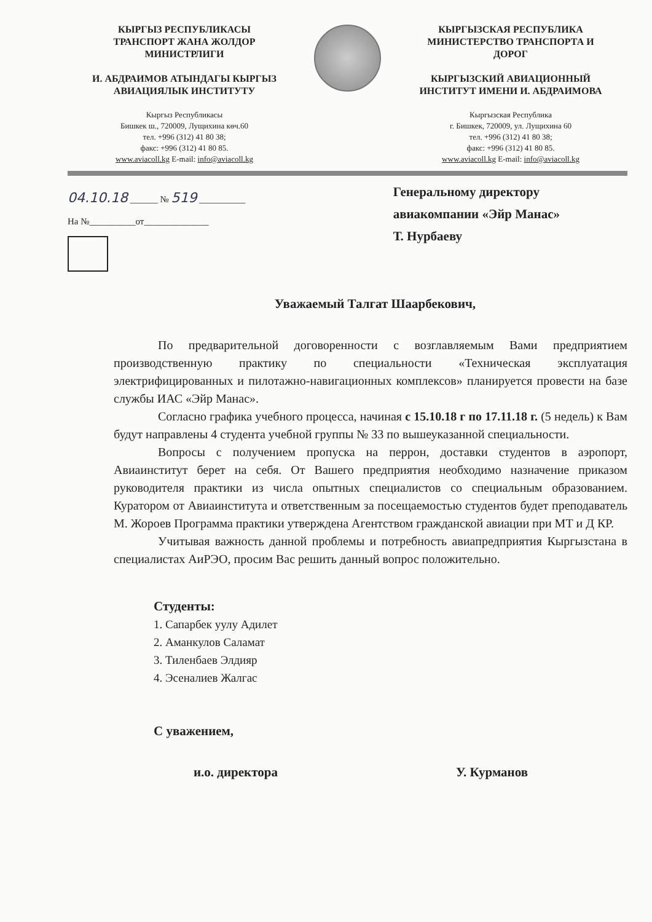КЫРГЫЗ РЕСПУБЛИКАСЫ
ТРАНСПОРТ ЖАНА ЖОЛДОР
МИНИСТРЛИГИ
И. АБДРАИМОВ АТЫНДАГЫ КЫРГЫЗ
АВИАЦИЯЛЫК ИНСТИТУТУ
Кыргыз Республикасы
Бишкек ш., 720009, Лущихина көч.60
тел. +996 (312) 41 80 38;
факс: +996 (312) 41 80 85.
www.aviacoll.kg E-mail: info@aviacoll.kg
КЫРГЫЗСКАЯ РЕСПУБЛИКА
МИНИСТЕРСТВО ТРАНСПОРТА И
ДОРОГ
КЫРГЫЗСКИЙ АВИАЦИОННЫЙ
ИНСТИТУТ ИМЕНИ И. АБДРАИМОВА
Кыргызская Республика
г. Бишкек, 720009, ул. Лущихина 60
тел. +996 (312) 41 80 38;
факс: +996 (312) 41 80 85.
www.aviacoll.kg E-mail: info@aviacoll.kg
04.10.18 ______ № 519 __________
На №__________от______________
Генеральному директору
авиакомпании «Эйр Манас»
Т. Нурбаеву
Уважаемый Талгат Шаарбекович,
По предварительной договоренности с возглавляемым Вами предприятием производственную практику по специальности «Техническая эксплуатация электрифицированных и пилотажно-навигационных комплексов» планируется провести на базе службы ИАС «Эйр Манас».
Согласно графика учебного процесса, начиная с 15.10.18 г по 17.11.18 г. (5 недель) к Вам будут направлены 4 студента учебной группы № 33 по вышеуказанной специальности.
Вопросы с получением пропуска на перрон, доставки студентов в аэропорт, Авиаинститут берет на себя. От Вашего предприятия необходимо назначение приказом руководителя практики из числа опытных специалистов со специальным образованием. Куратором от Авиаинститута и ответственным за посещаемостью студентов будет преподаватель М. Жороев Программа практики утверждена Агентством гражданской авиации при МТ и Д КР.
Учитывая важность данной проблемы и потребность авиапредприятия Кыргызстана в специалистах АиРЭО, просим Вас решить данный вопрос положительно.
Студенты:
1. Сапарбек уулу Адилет
2. Аманкулов Саламат
3. Тиленбаев Элдияр
4. Эсеналиев Жалгас
С уважением,
и.о. директора У. Курманов